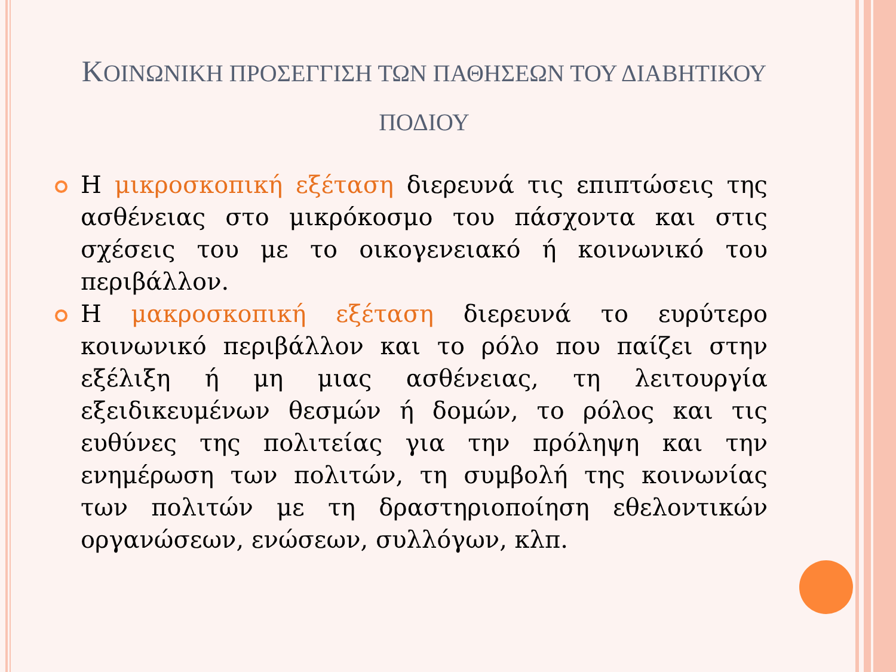ΚΟΙΝΩΝΙΚΗ ΠΡΟΣΕΓΓΙΣΗ ΤΩΝ ΠΑΘΗΣΕΩΝ ΤΟΥ ΔΙΑΒΗΤΙΚΟΥ ΠΟΔΙΟΥ
Η μικροσκοπική εξέταση διερευνά τις επιπτώσεις της ασθένειας στο μικρόκοσμο του πάσχοντα και στις σχέσεις του με το οικογενειακό ή κοινωνικό του περιβάλλον.
Η μακροσκοπική εξέταση διερευνά το ευρύτερο κοινωνικό περιβάλλον και το ρόλο που παίζει στην εξέλιξη ή μη μιας ασθένειας, τη λειτουργία εξειδικευμένων θεσμών ή δομών, το ρόλος και τις ευθύνες της πολιτείας για την πρόληψη και την ενημέρωση των πολιτών, τη συμβολή της κοινωνίας των πολιτών με τη δραστηριοποίηση εθελοντικών οργανώσεων, ενώσεων, συλλόγων, κλπ.